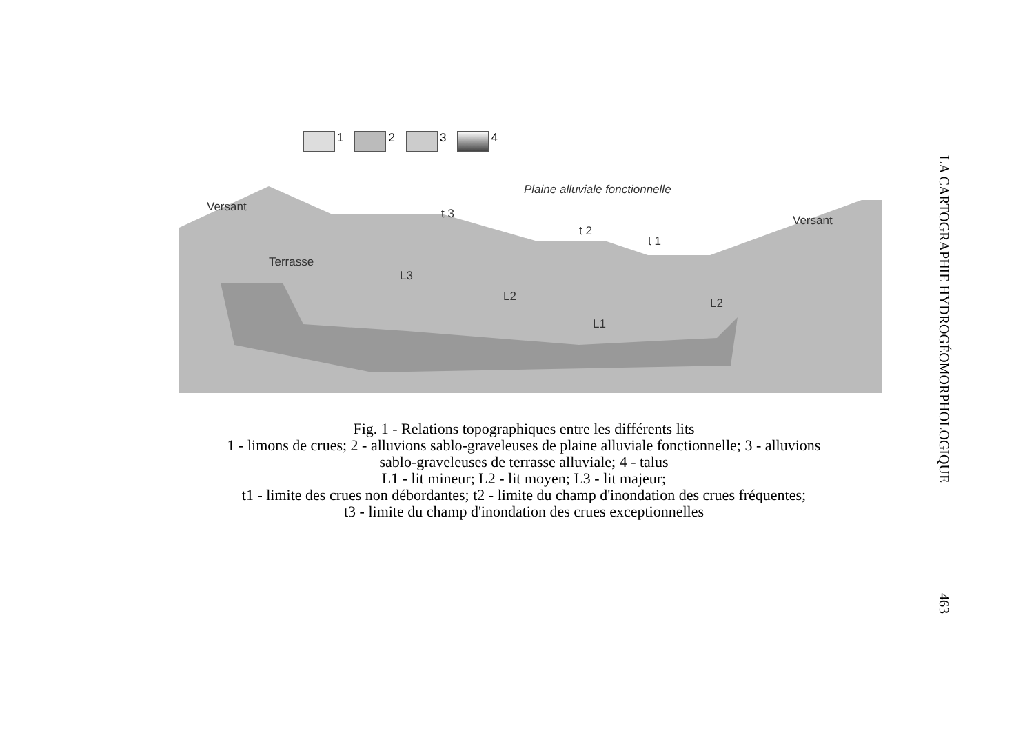1 2 3 4
Versant
Plaine alluviale fonctionnelle
t 3
t 2
t 1
Versant
Terrasse
L3
L2
L1
L2
Fig. 1 - Relations topographiques entre les différents lits
1 - limons de crues; 2 - alluvions sablo-graveleuses de plaine alluviale fonctionnelle; 3 - alluvions
sablo-graveleuses de terrasse alluviale; 4 - talus
L1 - lit mineur; L2 - lit moyen; L3 - lit majeur;
t1 - limite des crues non débordantes; t2 - limite du champ d'inondation des crues fréquentes;
t3 - limite du champ d'inondation des crues exceptionnelles
LA CARTOGRAPHIE HYDROGÉOMORPHOLOGIQUE
463